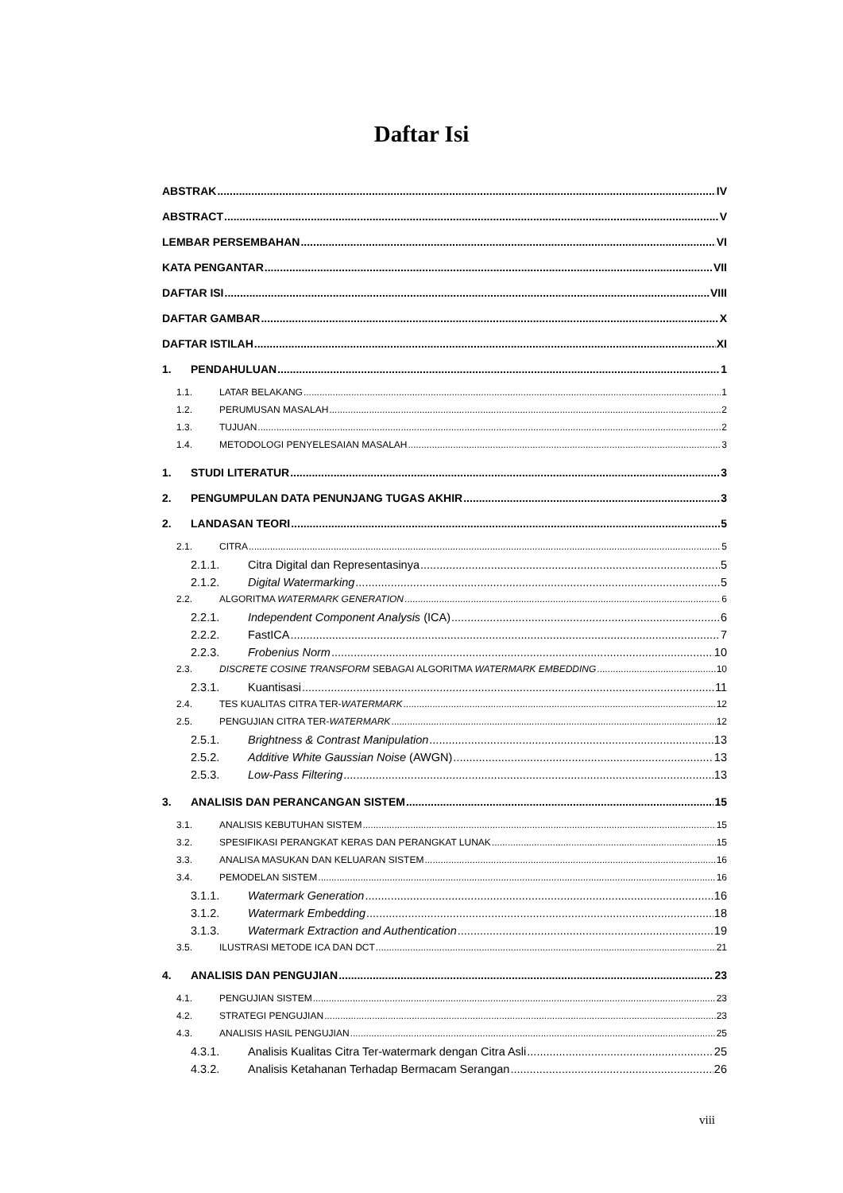Daftar Isi
ABSTRAK IV
ABSTRACT V
LEMBAR PERSEMBAHAN VI
KATA PENGANTAR VII
DAFTAR ISI VIII
DAFTAR GAMBAR X
DAFTAR ISTILAH XI
1. PENDAHULUAN 1
1.1. LATAR BELAKANG 1
1.2. PERUMUSAN MASALAH 2
1.3. TUJUAN 2
1.4. METODOLOGI PENYELESAIAN MASALAH 3
1. STUDI LITERATUR 3
2. PENGUMPULAN DATA PENUNJANG TUGAS AKHIR 3
2. LANDASAN TEORI 5
2.1. CITRA 5
2.1.1. Citra Digital dan Representasinya 5
2.1.2. Digital Watermarking 5
2.2. ALGORITMA WATERMARK GENERATION 6
2.2.1. Independent Component Analysis (ICA) 6
2.2.2. FastICA 7
2.2.3. Frobenius Norm 10
2.3. DISCRETE COSINE TRANSFORM SEBAGAI ALGORITMA WATERMARK EMBEDDING 10
2.3.1. Kuantisasi 11
2.4. TES KUALITAS CITRA TER-WATERMARK 12
2.5. PENGUJIAN CITRA TER-WATERMARK 12
2.5.1. Brightness & Contrast Manipulation 13
2.5.2. Additive White Gaussian Noise (AWGN) 13
2.5.3. Low-Pass Filtering 13
3. ANALISIS DAN PERANCANGAN SISTEM 15
3.1. ANALISIS KEBUTUHAN SISTEM 15
3.2. SPESIFIKASI PERANGKAT KERAS DAN PERANGKAT LUNAK 15
3.3. ANALISA MASUKAN DAN KELUARAN SISTEM 16
3.4. PEMODELAN SISTEM 16
3.1.1. Watermark Generation 16
3.1.2. Watermark Embedding 18
3.1.3. Watermark Extraction and Authentication 19
3.5. ILUSTRASI METODE ICA DAN DCT 21
4. ANALISIS DAN PENGUJIAN 23
4.1. PENGUJIAN SISTEM 23
4.2. STRATEGI PENGUJIAN 23
4.3. ANALISIS HASIL PENGUJIAN 25
4.3.1. Analisis Kualitas Citra Ter-watermark dengan Citra Asli 25
4.3.2. Analisis Ketahanan Terhadap Bermacam Serangan 26
viii